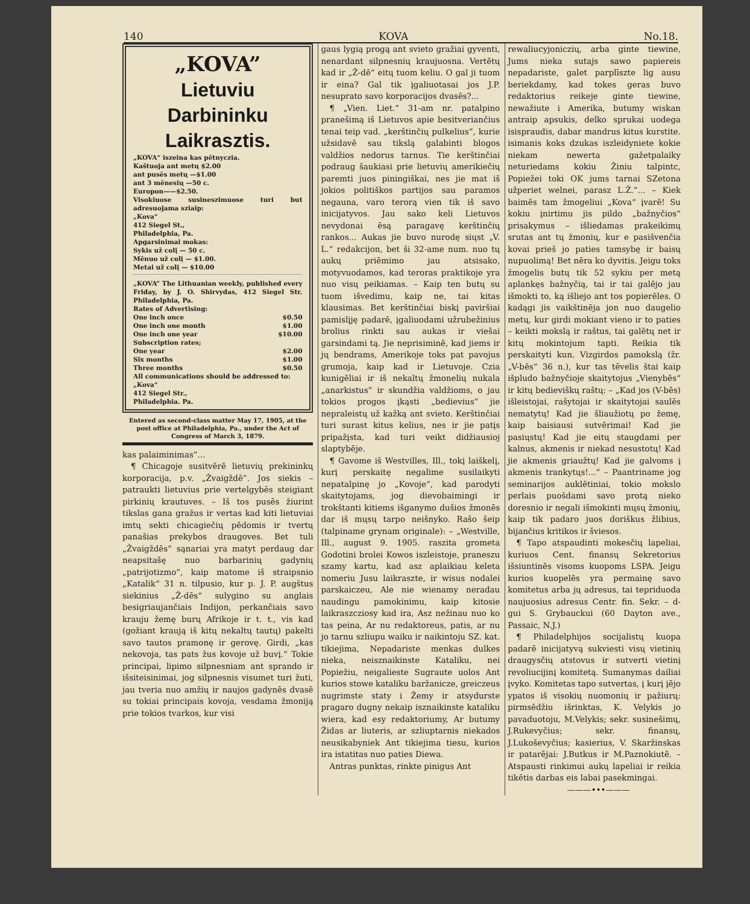140 KOVA No.18.
„KOVA”
Lietuviu Darbininku Laikrasztis.
„KOVA“ iszeina kas pētnyczia.
Kaštuoja ant metų $2.00
ant pusēs metų —$1.00
ant 3 mēnesių —50 c.
Europon——$2.50.
Visokiuose susineszimuose turi but adresuojama sziaip:
„Kova“
412 Siegel St.,
Philadelphia, Pa.
Apgarsinimai mokas:
Sykis už colį — 50 c.
Mēnuo už colį — $1.00.
Metai už colį — $10.00
„KOVA” The Lithuanian weekly, published every Friday, by J. O. Shirvydas, 412 Siegel Str. Philadelphia, Pa.
Rates of Advertising:
| One inch once | $0.50 |
| One inch one month | $1.00 |
| One inch one year | $10.00 |
Subscription rates;
| One year | $2.00 |
| Six months | $1.00 |
| Three months | $0.50 |
All communications should be addressed to:
„Kova“
412 Siegel Str.,
Philadelphia. Pa.
Entered as second-class matter May 17, 1905, at the post office at Philadelphia, Pa., under the Act of Congress of March 3, 1879.
kas palaiminimas”...
¶ Chicagoje susitvērē lietuvių prekininkų korporacija, p.v. „Žvaigždē”. Jos siekis – patraukti lietuvius prie vertelgybēs steigiant pirkinių krautuves. – Iš tos pusēs žiurint tikslas gana gražus ir vertas kad kiti lietuviai imtų sekti chicagiečių pēdomis ir tvertų panašias prekybos draugoves. Bet tuli „Žvaigždēs“ sąnariai yra matyt perdaug dar neapsitašę nuo barbarinių gadynių „patrijotizmo”, kaip matome iš straipsnio „Katalik“ 31 n. tilpusio, kur p. J. P. augštus siekinius „Ž-dēs“ sulygino su anglais besigriaujančiais Indijon, perkančiais savo krauju žemę burų Afrikoje ir t. t., vis kad (gožiant kraują iš kitų nekaltų tautų) pakelti savo tautos pramonę ir gerovę. Girdi, „kas nekovoja, tas pats žus kovoje už buvį.“ Tokie principai, lipimo silpnesniam ant sprando ir išsiteisinimai, jog silpnesnis visumet turi žuti, jau tveria nuo amžių ir naujos gadynēs dvasē su tokiai principais kovoja, vesdama žmoniją prie tokios tvarkos, kur visi
gaus lygią progą ant svieto gražiai gyventi, nenardant silpnesnių kraujuosna. Vertētų kad ir „Ž-dē“ eitų tuom keliu. O gal ji tuom ir eina? Gal tik įgaliuotasai jos J.P. nesuprato savo korporacijos dvasēs?...
¶ „Vien. Liet.” 31-am nr. patalpino pranešimą iš Lietuvos apie besitveriančius tenai teip vad. „kerštinčių pulkelius”, kurie užsidavē sau tikslą galabinti blogos valdžios nedorus tarnus. Tie kerštinčiai podraug šaukiasi prie lietuvių amerikiečių paremti juos piningiškai, nes jie mat iš jokios politiškos partijos sau paramos negauna, varo terorą vien tik iš savo inicijatyvos. Jau sako keli Lietuvos nevydonai ēsą paragavę kerštinčių rankos... Aukas jie buvo nurodę siųst „V. L.“ redakcijon, bet ši 32-ame num. nuo tų aukų priēmimo jau atsisako, motyvuodamos, kad teroras praktikoje yra nuo visų peikiamas. – Kaip ten butų su tuom išvedimu, kaip ne, tai kitas klausimas. Bet kerštinčiai biskį paviršiai pamislįję padarē, įgaliuodami užrubežinius brolius rinkti sau aukas ir viešai garsindami tą. Jie neprisiminē, kad jiems ir jų bendrams, Amerikoje toks pat pavojus grumoja, kaip kad ir Lietuvoje. Czia kunigēliai ir iš nekaltų žmonelių nukala „anarkistus” ir skundžia valdžioms, o jau tokios progos įkąsti „bedievius” jie nepraleistų už kažką ant svieto. Kerštinčiai turi surast kitus kelius, nes ir jie patįs pripažįsta, kad turi veikt didžiausioj slaptybēje.
¶ Gavome iš Westvilles, Ill., tokį laiškelį, kurį perskaitę negalime susilaikyti nepatalpinę jo „Kovoje“, kad parodyti skaitytojams, jog dievobaimingi ir trokštanti kitiems išganymo dušios žmonēs dar iš mųsų tarpo neišnyko. Rašo šeip (talpiname grynam originale): – „Westville, Ill., august 9. 1905. raszita grometa Godotini brolei Kowos iszleistoje, praneszu szamy kartu, kad asz aplaikiau keleta nomeriu Jusu laikraszte, ir wisus nodalei parskaiczeu, Ale nie wienamy neradau naudingu pamokinimu, kaip kitosie laikraszcziosy kad ira, Asz nežinau nuo ko tas peina, Ar nu redaktoreus, patis, ar nu jo tarnu szliupu waiku ir naikintoju SZ. kat. tikiejima, Nepadariste menkas dulkes nieka, neisznaikinste Kataliku, nei Popiežiu, neigalieste Sugraute uolos Ant kurios stowe kataliku baržanicze, greiczeus nugrimste staty i Žemy ir atsydurste pragaro dugny nekaip isznaikinste kataliku wiera, kad esy redaktoriumy, Ar butumy Židas ar liuteris, ar szliuptarnis niekados neusikabyniek Ant tikiejima tiesu, kurios ira istatitas nuo paties Diewa.
Antras punktas, rinkte pinigus Ant
rewaliucyjoniczių, arba ginte tiewine, Jums nieka sutajs sawo papiereis nepadariste, galet parplīszte lig ausu beriekdamy, kad tokes geras buvo redaktorius reikeje ginte tiewine, newažiute i Amerika, butumy wiskan antraip apsukis, delko sprukai uodega isispraudis, dabar mandrus kitus kurstite. isimanis koks dzukas iszleidyniete kokie niekam newerta gažetpalaiky neturiedams kokiu Žiniu talpintc, Popiežei toki OK jums tarnai SZetona užperiet welnei, parasz L.Ž.”... – Kiek baimēs tam žmogeliui „Kova“ įvarē! Su kokiu įnirtimu jis pildo „bažnyčios“ prisakymus – išliedamas prakeikimų srutas ant tų žmonių, kur e pasišvenčia kovai prieš jo paties tamsybę ir baisų nupuolimą! Bet nēra ko dyvitis. Jeigu toks žmogelis butų tik 52 sykiu per metą aplankęs bažnyčią, tai ir tai galējo jau išmokti to, ką išliejo ant tos popierēles. O kadągi jis vaikštinēja jon nuo daugelio metų, kur girdi mokiant vieno ir to paties – keikti mokslą ir raštus, tai galētų net ir kitų mokintojum tapti. Reikia tik perskaityti kun. Vizgirdos pamokslą (žr. „V-bēs“ 36 n.), kur tas tēvelis štai kaip išpludo bažnyčioje skaitytojus „Vienybēs“ ir kitų bedieviškų raštų: – „Kad jos (V-bēs) išleistojai, rašytojai ir skaitytojai saulēs nematytų! Kad jie šliaužiotų po žemę, kaip baisiausi sutvērimai! Kad jie pasiųstų! Kad jie eitų staugdami per kalnus, akmenis ir niekad nesustotų! Kad jie akmenis griaužtų! Kad jie galvoms į akmenis trankytųs!...“ – Paantriname jog seminarijos auklētiniai, tokio mokslo perlais puošdami savo protą nieko doresnio ir negali išmokinti mųsų žmonių, kaip tik padaro juos doriškus žlibius, bijančius kritikos ir šviesos.
¶ Tapo atspaudinti mokesčių lapeliai, kuriuos Cent. finansų Sekretorius išsiuntinēs visoms kuopoms LSPA. Jeigu kurios kuopelēs yra permainę savo komitetus arba jų adresus, tai tepriduoda naujuosius adresus Centr. fin. Sekr. – d-gui S. Grybauckui (60 Dayton ave., Passaic, N.J.)
¶ Philadelphijos socijalistų kuopa padarē inicijatyvą sukviesti visų vietinių draugysčių atstovus ir sutverti vietinį revoliucijinį komitetą. Sumanymas dailiai įvyko. Komitetas tapo sutvertas, į kurį įējo ypatos iš visokių nuomonių ir pažiurų: pirmsēdžiu išrinktas, K. Velykis jo pavaduotoju, M.Velykis; sekr. susinešimų, J.Rukevyčius; sekr. finansų, J.Lukoševyčius; kasierius, V. Skaržinskas ir patarējai: J.Butkus ir M.Paznokiutē. – Atspausti rinkimui aukų lapeliai ir reikia tikētis darbas eis labai pasekmingai.
———•••———